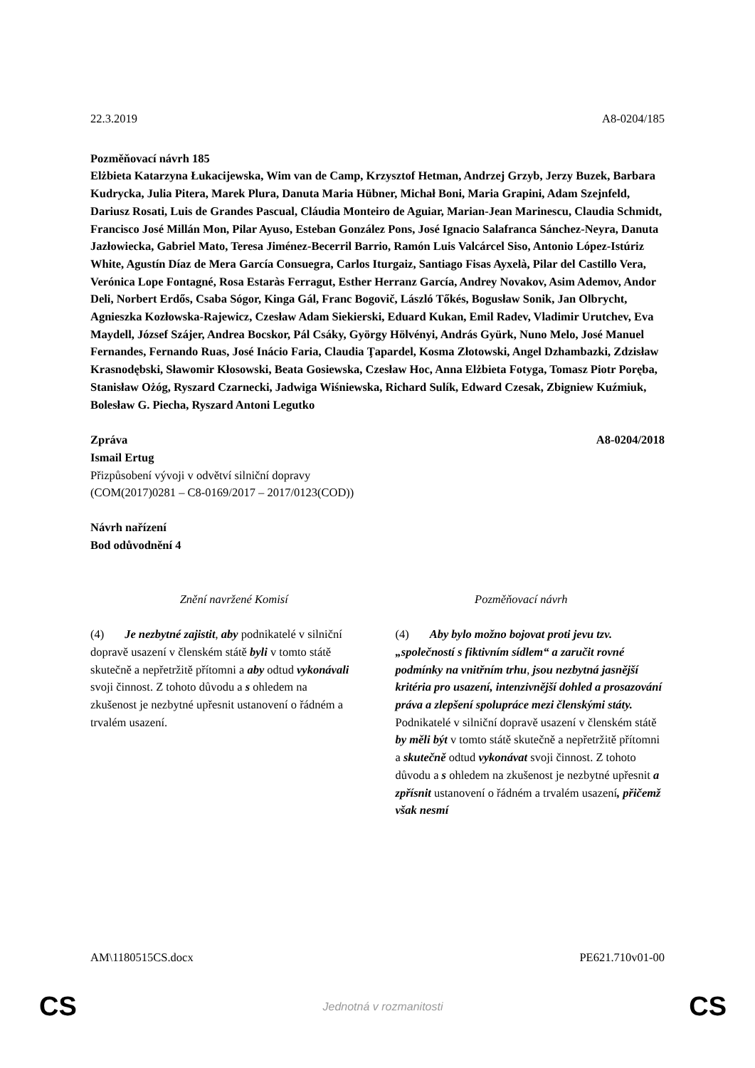22.3.2019 A8-0204/185
Pozměňovací návrh 185
Elżbieta Katarzyna Łukacijewska, Wim van de Camp, Krzysztof Hetman, Andrzej Grzyb, Jerzy Buzek, Barbara Kudrycka, Julia Pitera, Marek Plura, Danuta Maria Hübner, Michał Boni, Maria Grapini, Adam Szejnfeld, Dariusz Rosati, Luis de Grandes Pascual, Cláudia Monteiro de Aguiar, Marian-Jean Marinescu, Claudia Schmidt, Francisco José Millán Mon, Pilar Ayuso, Esteban González Pons, José Ignacio Salafranca Sánchez-Neyra, Danuta Jazłowiecka, Gabriel Mato, Teresa Jiménez-Becerril Barrio, Ramón Luis Valcárcel Siso, Antonio López-Istúriz White, Agustín Díaz de Mera García Consuegra, Carlos Iturgaiz, Santiago Fisas Ayxelà, Pilar del Castillo Vera, Verónica Lope Fontagné, Rosa Estaràs Ferragut, Esther Herranz García, Andrey Novakov, Asim Ademov, Andor Deli, Norbert Erdős, Csaba Sógor, Kinga Gál, Franc Bogovič, László Tőkés, Bogusław Sonik, Jan Olbrycht, Agnieszka Kozłowska-Rajewicz, Czesław Adam Siekierski, Eduard Kukan, Emil Radev, Vladimir Urutchev, Eva Maydell, József Szájer, Andrea Bocskor, Pál Csáky, György Hölvényi, András Gyürk, Nuno Melo, José Manuel Fernandes, Fernando Ruas, José Inácio Faria, Claudia Ţapardel, Kosma Złotowski, Angel Dzhambazki, Zdzisław Krasnodębski, Sławomir Kłosowski, Beata Gosiewska, Czesław Hoc, Anna Elżbieta Fotyga, Tomasz Piotr Poręba, Stanisław Ożóg, Ryszard Czarnecki, Jadwiga Wiśniewska, Richard Sulík, Edward Czesak, Zbigniew Kuźmiuk, Bolesław G. Piecha, Ryszard Antoni Legutko
Zpráva A8-0204/2018
Ismail Ertug
Přizpůsobení vývoji v odvětví silniční dopravy
(COM(2017)0281 – C8-0169/2017 – 2017/0123(COD))
Návrh nařízení
Bod odůvodnění 4
| Znění navržené Komisí | Pozměňovací návrh |
| --- | --- |
| (4) Je nezbytné zajistit , aby podnikatelé v silniční dopravě usazení v členském státě byli v tomto státě skutečně a nepřetržitě přítomni a aby odtud vykonávali svoji činnost. Z tohoto důvodu a s ohledem na zkušenost je nezbytné upřesnit ustanovení o řádném a trvalém usazení. | (4) Aby bylo možno bojovat proti jevu tzv. „společností s fiktivním sídlem“ a zaručit rovné podmínky na vnitřním trhu , jsou nezbytná jasnější kritéria pro usazení, intenzivnější dohled a prosazování práva a zlepšení spolupráce mezi členskými státy. Podnikatelé v silniční dopravě usazení v členském státě by měli být v tomto státě skutečně a nepřetržitě přítomni a skutečně odtud vykonávat svoji činnost. Z tohoto důvodu a s ohledem na zkušenost je nezbytné upřesnit a zpřísnit ustanovení o řádném a trvalém usazení , přičemž však nesmí |
AM\1180515CS.docx PE621.710v01-00
CS Jednotná v rozmanitosti CS